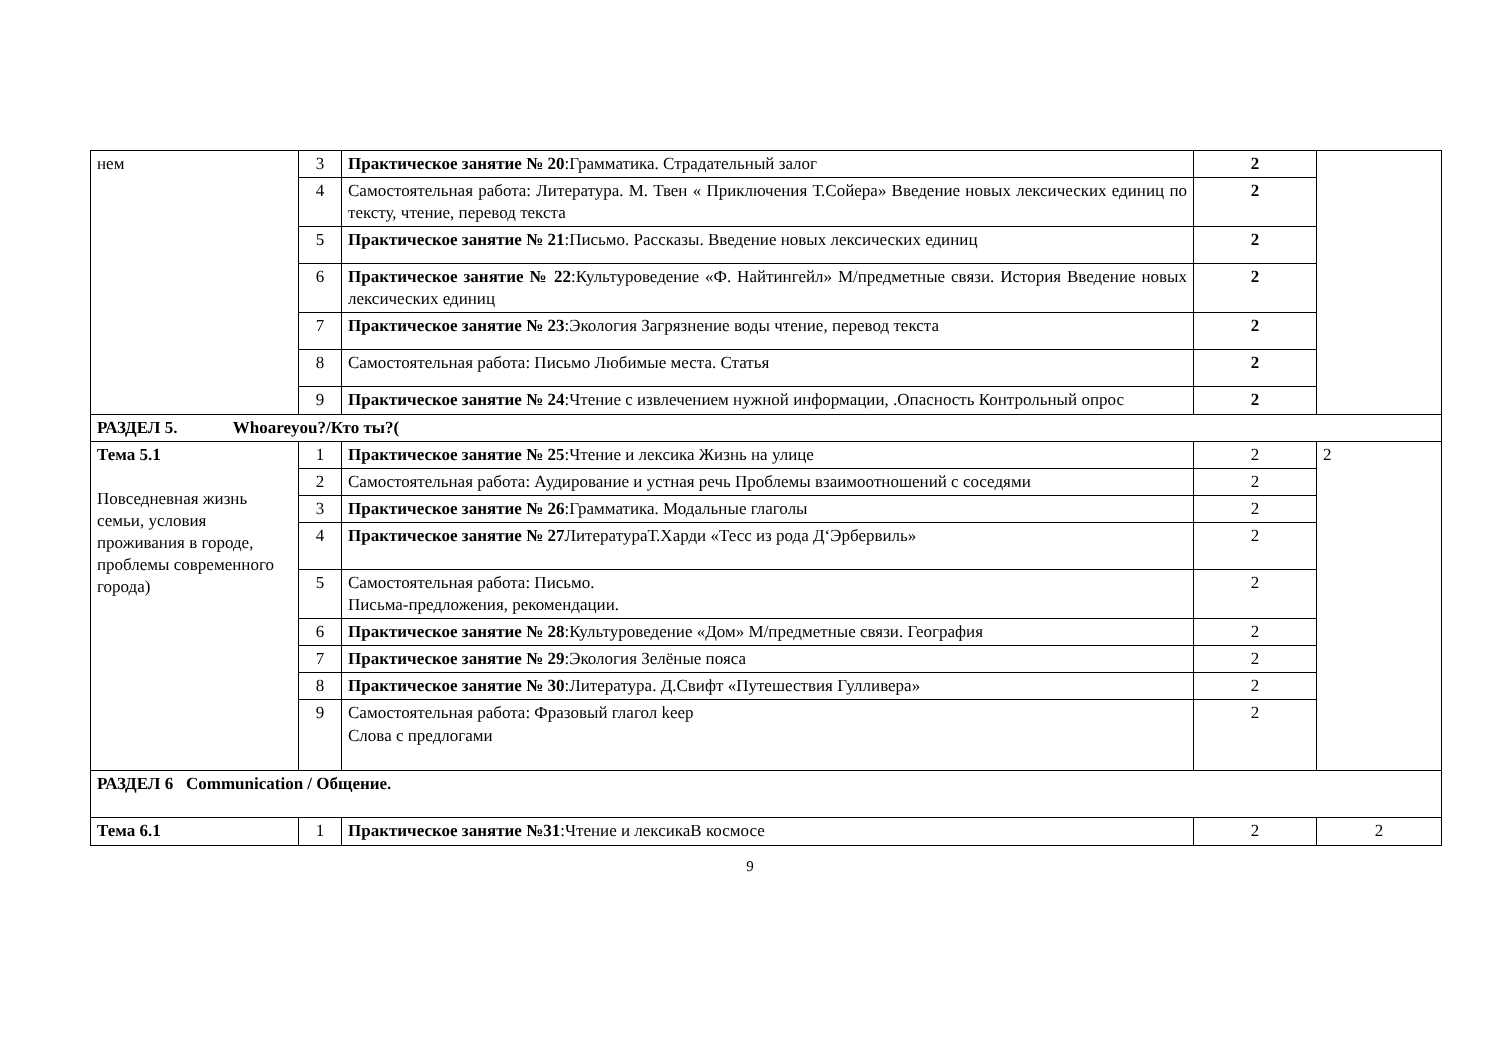| нем | 3 | Практическое занятие № 20 :Грамматика. Страдательный залог | 2 | |
| | 4 | Самостоятельная работа: Литература. М. Твен « Приключения Т.Сойера» Введение новых лексических единиц по тексту, чтение, перевод текста | 2 | |
| | 5 | Практическое занятие № 21 :Письмо. Рассказы. Введение новых лексических единиц | 2 | |
| | 6 | Практическое занятие № 22 :Культуроведение «Ф. Найтингейл» М/предметные связи. История Введение новых лексических единиц | 2 | |
| | 7 | Практическое занятие № 23 :Экология Загрязнение воды чтение, перевод текста | 2 | |
| | 8 | Самостоятельная работа: Письмо Любимые места. Статья | 2 | |
| | 9 | Практическое занятие № 24 :Чтение с извлечением нужной информации, .Опасность Контрольный опрос | 2 | |
| РАЗДЕЛ 5. Whoareyou?/Кто ты?( | | | | |
| Тема 5.1 Повседневная жизнь семьи, условия проживания в городе, проблемы современного города) | 1 | Практическое занятие № 25 :Чтение и лексика Жизнь на улице | 2 | 2 |
| | 2 | Самостоятельная работа: Аудирование и устная речь Проблемы взаимоотношений с соседями | 2 | |
| | 3 | Практическое занятие № 26 :Грамматика. Модальные глаголы | 2 | |
| | 4 | Практическое занятие № 27 ЛитератураТ.Харди «Тесс из рода Д‘Эрбервиль» | 2 | |
| | 5 | Самостоятельная работа: Письмо. Письма-предложения, рекомендации. | 2 | |
| | 6 | Практическое занятие № 28 :Культуроведение «Дом» М/предметные связи. География | 2 | |
| | 7 | Практическое занятие № 29 :Экология Зелёные пояса | 2 | |
| | 8 | Практическое занятие № 30 :Литература. Д.Свифт «Путешествия Гулливера» | 2 | |
| | 9 | Самостоятельная работа: Фразовый глагол keep Слова с предлогами | 2 | |
| РАЗДЕЛ 6 Communication / Общение. | | | | |
| Тема 6.1 | 1 | Практическое занятие №31 :Чтение и лексикаВ космосе | 2 | 2 |
9